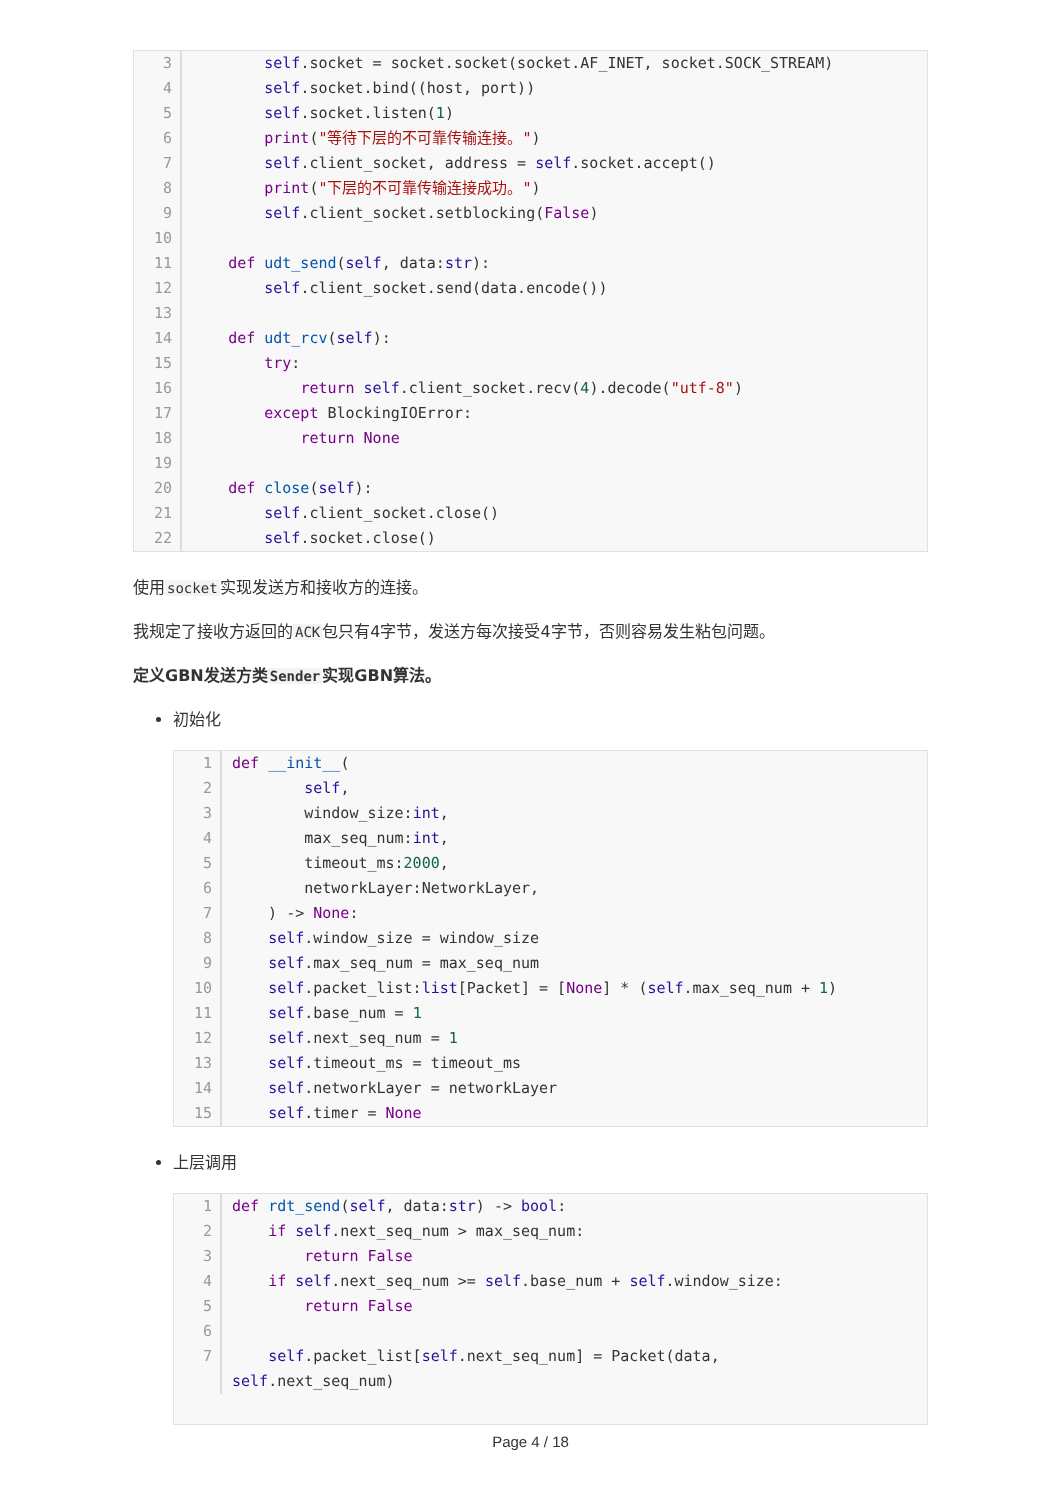| 3 | self .socket = socket.socket(socket.AF_INET, socket.SOCK_STREAM) |
| 4 | self .socket.bind((host, port)) |
| 5 | self .socket.listen( 1 ) |
| 6 | print ( "等待下层的不可靠传输连接。" ) |
| 7 | self .client_socket, address = self .socket.accept() |
| 8 | print ( "下层的不可靠传输连接成功。" ) |
| 9 | self .client_socket.setblocking( False ) |
| 10 | |
| 11 | def udt_send ( self , data: str ): |
| 12 | self .client_socket.send(data.encode()) |
| 13 | |
| 14 | def udt_rcv ( self ): |
| 15 | try : |
| 16 | return self .client_socket.recv( 4 ).decode( "utf-8" ) |
| 17 | except BlockingIOError: |
| 18 | return None |
| 19 | |
| 20 | def close ( self ): |
| 21 | self .client_socket.close() |
| 22 | self .socket.close() |
使用socket实现发送方和接收方的连接。
我规定了接收方返回的ACK包只有4字节，发送方每次接受4字节，否则容易发生粘包问题。
定义GBN发送方类Sender实现GBN算法。
初始化
| 1 | def __init__ ( |
| 2 | self , |
| 3 | window_size: int , |
| 4 | max_seq_num: int , |
| 5 | timeout_ms: 2000 , |
| 6 | networkLayer:NetworkLayer, |
| 7 | ) -> None : |
| 8 | self .window_size = window_size |
| 9 | self .max_seq_num = max_seq_num |
| 10 | self .packet_list: list [Packet] = [ None ] * ( self .max_seq_num + 1 ) |
| 11 | self .base_num = 1 |
| 12 | self .next_seq_num = 1 |
| 13 | self .timeout_ms = timeout_ms |
| 14 | self .networkLayer = networkLayer |
| 15 | self .timer = None |
上层调用
| 1 | def rdt_send ( self , data: str ) -> bool : |
| 2 | if self .next_seq_num > max_seq_num: |
| 3 | return False |
| 4 | if self .next_seq_num >= self .base_num + self .window_size: |
| 5 | return False |
| 6 | |
| 7 | self .packet_list[ self .next_seq_num] = Packet(data, self .next_seq_num) |
Page 4 / 18